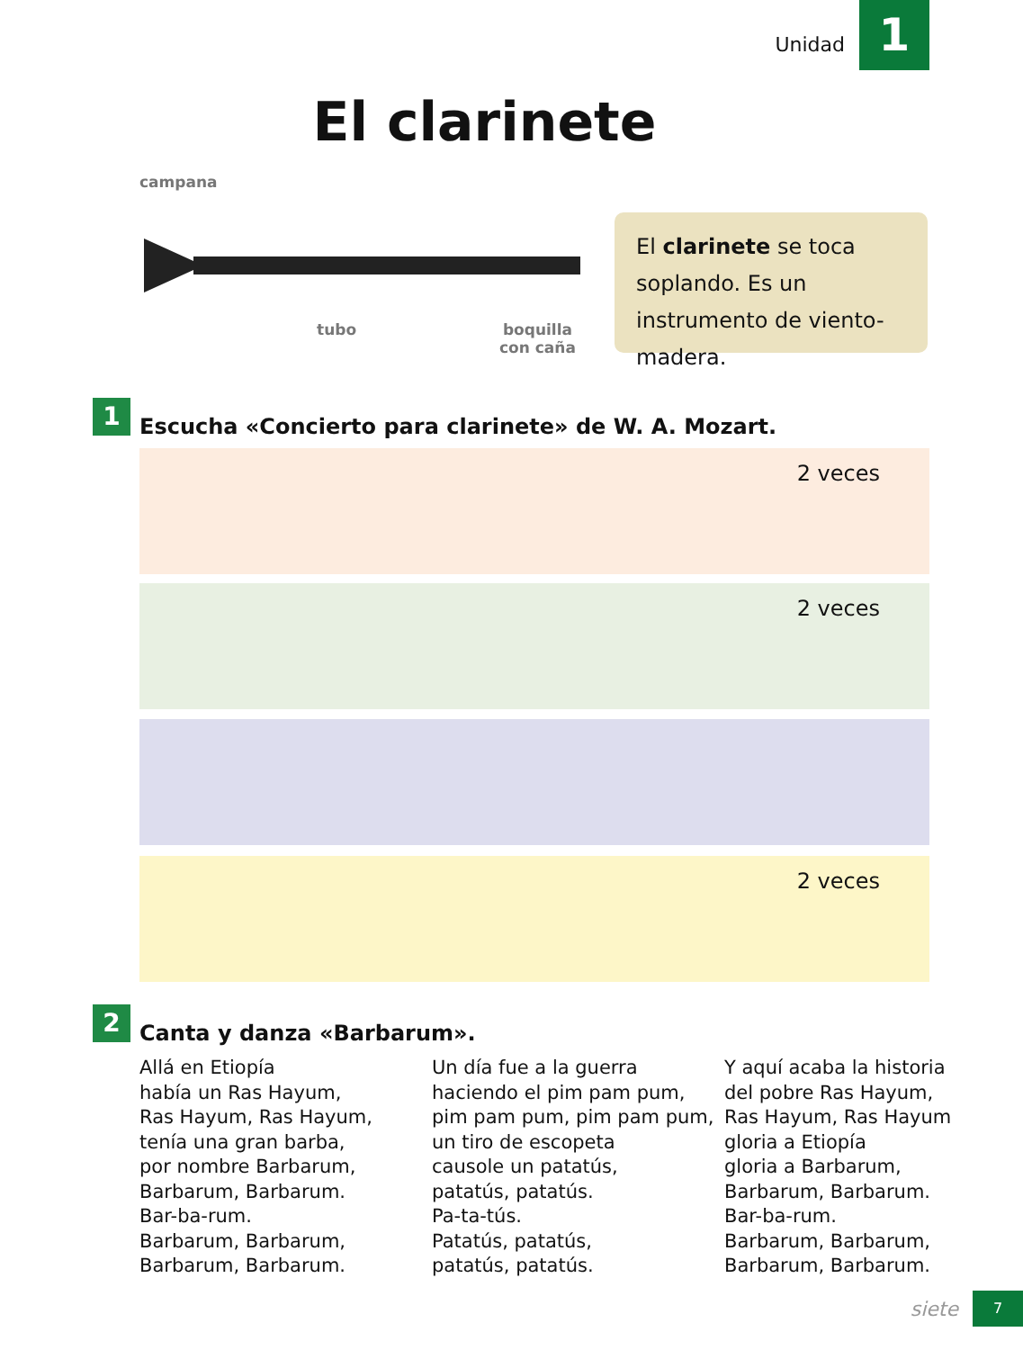Unidad 1
El clarinete
campana
tubo
boquilla
con caña
El clarinete se toca soplando. Es un instrumento de viento-madera.
1
Escucha «Concierto para clarinete» de W. A. Mozart.
2 veces
2 veces
2 veces
2 Canta y danza «Barbarum».
Allá en Etiopía
había un Ras Hayum,
Ras Hayum, Ras Hayum,
tenía una gran barba,
por nombre Barbarum,
Barbarum, Barbarum.
Bar-ba-rum.
Barbarum, Barbarum,
Barbarum, Barbarum.
Un día fue a la guerra
haciendo el pim pam pum,
pim pam pum, pim pam pum,
un tiro de escopeta
causole un patatús,
patatús, patatús.
Pa-ta-tús.
Patatús, patatús,
patatús, patatús.
Y aquí acaba la historia
del pobre Ras Hayum,
Ras Hayum, Ras Hayum
gloria a Etiopía
gloria a Barbarum,
Barbarum, Barbarum.
Bar-ba-rum.
Barbarum, Barbarum,
Barbarum, Barbarum.
siete 7